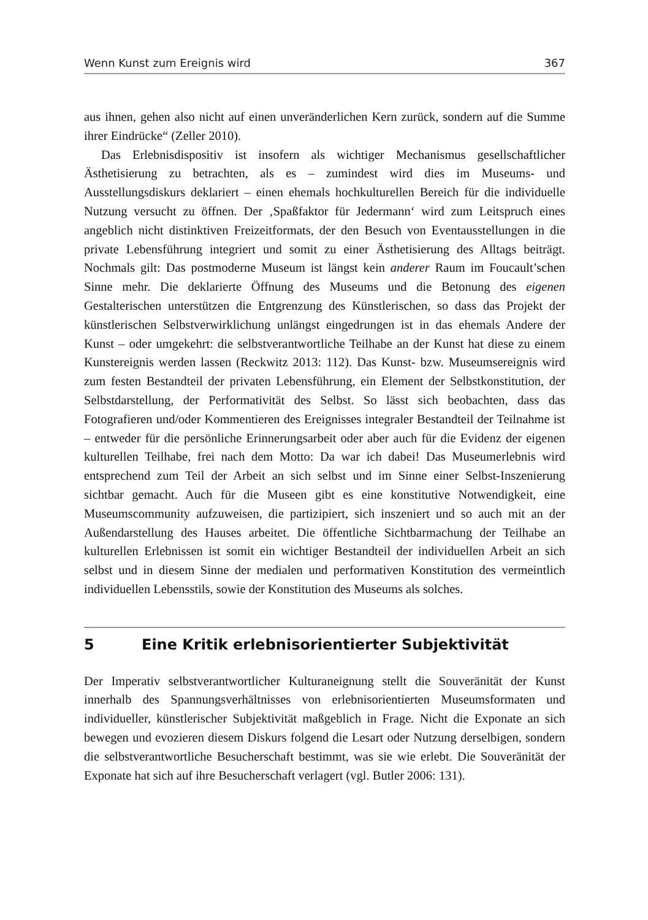Wenn Kunst zum Ereignis wird 367
aus ihnen, gehen also nicht auf einen unveränderlichen Kern zurück, sondern auf die Summe ihrer Eindrücke“ (Zeller 2010).
Das Erlebnisdispositiv ist insofern als wichtiger Mechanismus gesellschaftlicher Ästhetisierung zu betrachten, als es – zumindest wird dies im Museums- und Ausstellungsdiskurs deklariert – einen ehemals hochkulturellen Bereich für die individuelle Nutzung versucht zu öffnen. Der ‚Spaßfaktor für Jedermann‘ wird zum Leitspruch eines angeblich nicht distinktiven Freizeitformats, der den Besuch von Eventausstellungen in die private Lebensführung integriert und somit zu einer Ästhetisierung des Alltags beiträgt. Nochmals gilt: Das postmoderne Museum ist längst kein anderer Raum im Foucault’schen Sinne mehr. Die deklarierte Öffnung des Museums und die Betonung des eigenen Gestalterischen unterstützen die Entgrenzung des Künstlerischen, so dass das Projekt der künstlerischen Selbstverwirklichung unlängst eingedrungen ist in das ehemals Andere der Kunst – oder umgekehrt: die selbstverantwortliche Teilhabe an der Kunst hat diese zu einem Kunstereignis werden lassen (Reckwitz 2013: 112). Das Kunst- bzw. Museumsereignis wird zum festen Bestandteil der privaten Lebensführung, ein Element der Selbstkonstitution, der Selbstdarstellung, der Performativität des Selbst. So lässt sich beobachten, dass das Fotografieren und/oder Kommentieren des Ereignisses integraler Bestandteil der Teilnahme ist – entweder für die persönliche Erinnerungsarbeit oder aber auch für die Evidenz der eigenen kulturellen Teilhabe, frei nach dem Motto: Da war ich dabei! Das Museumerlebnis wird entsprechend zum Teil der Arbeit an sich selbst und im Sinne einer Selbst-Inszenierung sichtbar gemacht. Auch für die Museen gibt es eine konstitutive Notwendigkeit, eine Museumscommunity aufzuweisen, die partizipiert, sich inszeniert und so auch mit an der Außendarstellung des Hauses arbeitet. Die öffentliche Sichtbarmachung der Teilhabe an kulturellen Erlebnissen ist somit ein wichtiger Bestandteil der individuellen Arbeit an sich selbst und in diesem Sinne der medialen und performativen Konstitution des vermeintlich individuellen Lebensstils, sowie der Konstitution des Museums als solches.
5 Eine Kritik erlebnisorientierter Subjektivität
Der Imperativ selbstverantwortlicher Kulturaneignung stellt die Souveränität der Kunst innerhalb des Spannungsverhältnisses von erlebnisorientierten Museumsformaten und individueller, künstlerischer Subjektivität maßgeblich in Frage. Nicht die Exponate an sich bewegen und evozieren diesem Diskurs folgend die Lesart oder Nutzung derselbigen, sondern die selbstverantwortliche Besucherschaft bestimmt, was sie wie erlebt. Die Souveränität der Exponate hat sich auf ihre Besucherschaft verlagert (vgl. Butler 2006: 131).